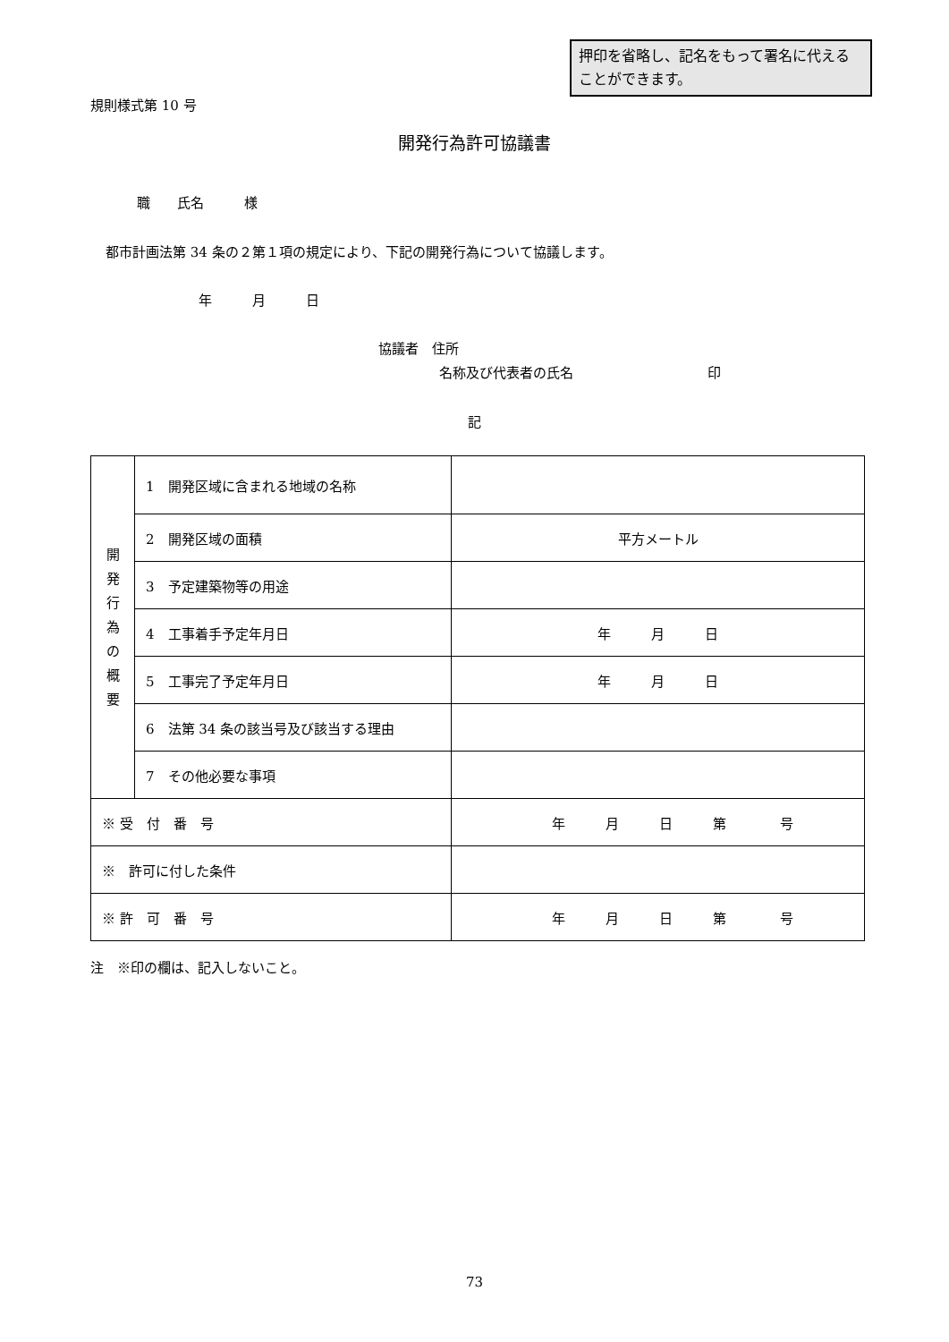押印を省略し、記名をもって署名に代えることができます。
規則様式第 10 号
開発行為許可協議書
職　　氏名　　　様
都市計画法第 34 条の２第１項の規定により、下記の開発行為について協議します。
年　　　月　　　日
協議者　住所
名称及び代表者の氏名　　　　　　　　　　印
記
| 開 発 行 為 の 概 要 | 1 開発区域に含まれる地域の名称 | |
| | 2 開発区域の面積 | 平方メートル |
| | 3 予定建築物等の用途 | |
| | 4 工事着手予定年月日 | 年 月 日 |
| | 5 工事完了予定年月日 | 年 月 日 |
| | 6 法第 34 条の該当号及び該当する理由 | |
| | 7 その他必要な事項 | |
| ※ 受 付 番 号 | | 年 月 日 第 号 |
| ※ 許可に付した条件 | | |
| ※ 許 可 番 号 | | 年 月 日 第 号 |
注　※印の欄は、記入しないこと。
73